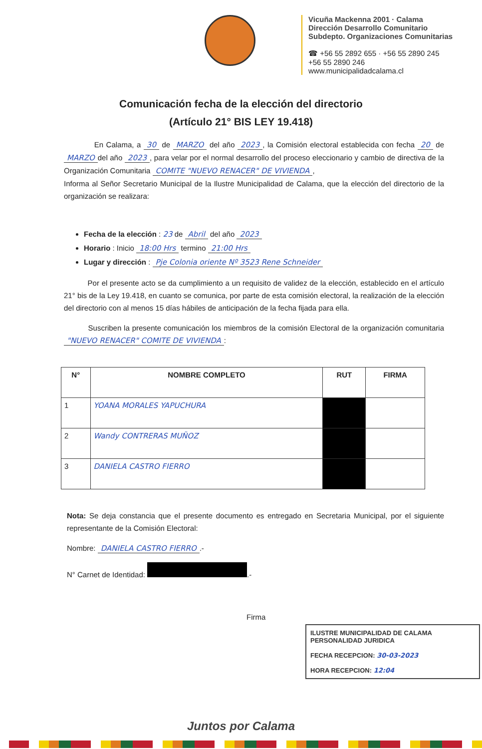Vicuña Mackenna 2001 · Calama
Dirección Desarrollo Comunitario
Subdepto. Organizaciones Comunitarias
☎ +56 55 2892 655 · +56 55 2890 245
+56 55 2890 246
www.municipalidadcalama.cl
Comunicación fecha de la elección del directorio
(Artículo 21° BIS LEY 19.418)
En Calama, a 30 de MARZO del año 2023, la Comisión electoral establecida con fecha 20 de MARZO del año 2023, para velar por el normal desarrollo del proceso eleccionario y cambio de directiva de la Organización Comunitaria COMITE "NUEVO RENACER" DE VIVIENDA,
Informa al Señor Secretario Municipal de la Ilustre Municipalidad de Calama, que la elección del directorio de la organización se realizara:
Fecha de la elección : 23 de Abril del año 2023
Horario : Inicio 18:00 Hrs termino 21:00 Hrs
Lugar y dirección : Pje Colonia oriente Nº 3523 Rene Schneider
Por el presente acto se da cumplimiento a un requisito de validez de la elección, establecido en el artículo 21° bis de la Ley 19.418, en cuanto se comunica, por parte de esta comisión electoral, la realización de la elección del directorio con al menos 15 días hábiles de anticipación de la fecha fijada para ella.
Suscriben la presente comunicación los miembros de la comisión Electoral de la organización comunitaria "NUEVO RENACER" COMITE DE VIVIENDA:
| N° | NOMBRE COMPLETO | RUT | FIRMA |
| --- | --- | --- | --- |
| 1 | YOANA MORALES YAPUCHURA | | |
| 2 | Wandy CONTRERAS MUÑOZ | | |
| 3 | DANIELA CASTRO FIERRO | | |
Nota: Se deja constancia que el presente documento es entregado en Secretaria Municipal, por el siguiente representante de la Comisión Electoral:
Nombre: DANIELA CASTRO FIERRO.-
N° Carnet de Identidad: .-
Firma
ILUSTRE MUNICIPALIDAD DE CALAMA
PERSONALIDAD JURIDICA
FECHA RECEPCION: 30-03-2023
HORA RECEPCION: 12:04
Juntos por Calama